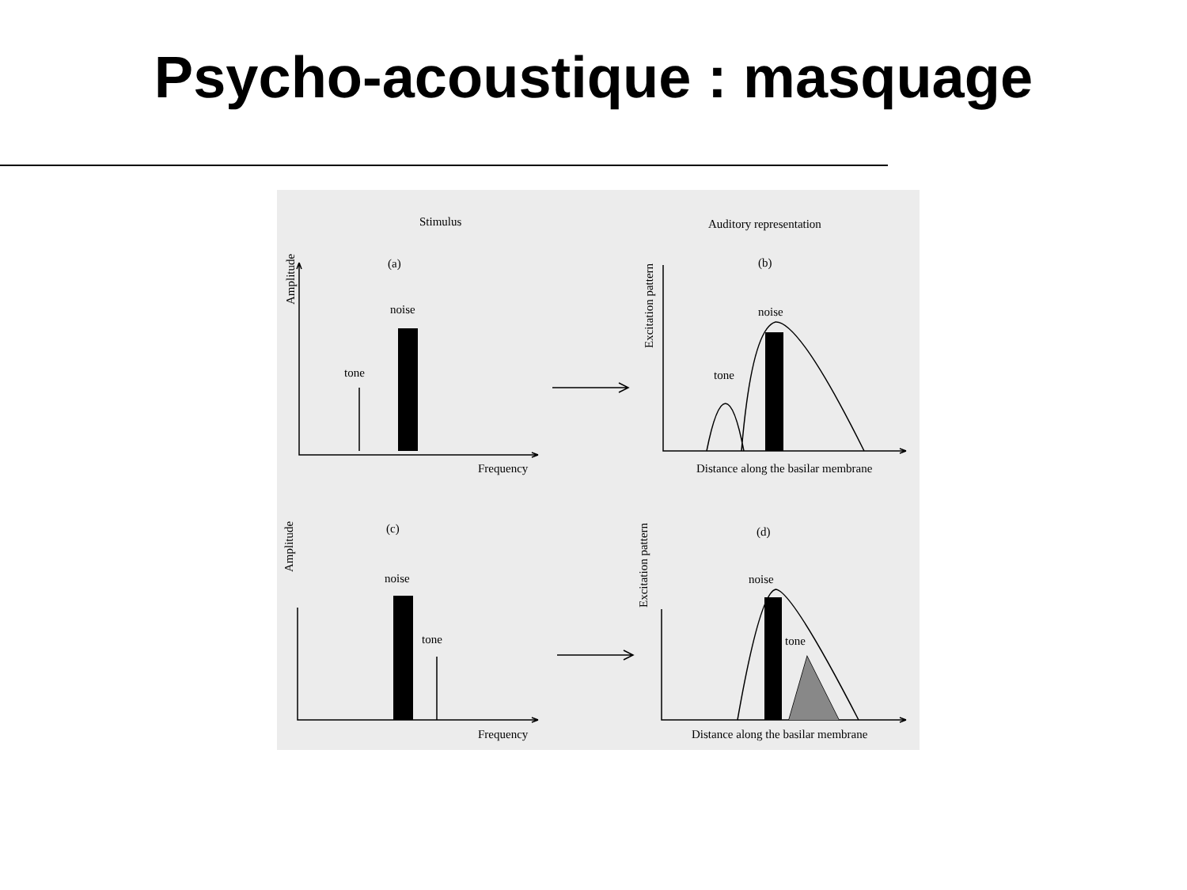Psycho-acoustique : masquage
Stimulus
Auditory representation
(a)
(b)
(c)
(d)
noise
tone
noise
tone
noise
tone
noise
tone
Frequency
Frequency
Distance along the basilar membrane
Distance along the basilar membrane
Amplitude
Amplitude
Excitation pattern
Excitation pattern